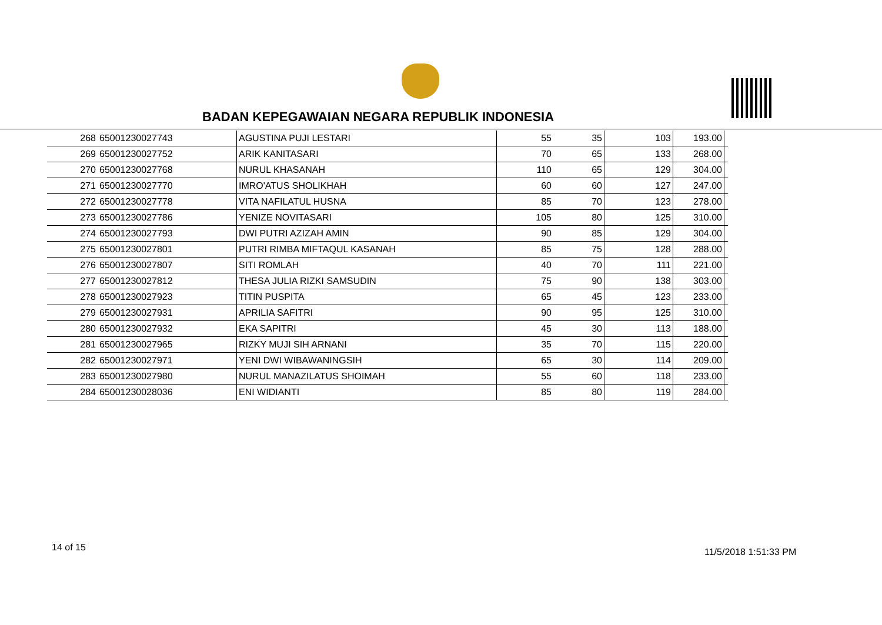BADAN KEPEGAWAIAN NEGARA REPUBLIK INDONESIA
| 268 | 65001230027743 | AGUSTINA PUJI LESTARI | 55 | 35 | 103 | 193.00 | |
| 269 | 65001230027752 | ARIK KANITASARI | 70 | 65 | 133 | 268.00 | |
| 270 | 65001230027768 | NURUL KHASANAH | 110 | 65 | 129 | 304.00 | |
| 271 | 65001230027770 | IMRO'ATUS SHOLIKHAH | 60 | 60 | 127 | 247.00 | |
| 272 | 65001230027778 | VITA NAFILATUL HUSNA | 85 | 70 | 123 | 278.00 | |
| 273 | 65001230027786 | YENIZE NOVITASARI | 105 | 80 | 125 | 310.00 | |
| 274 | 65001230027793 | DWI PUTRI AZIZAH AMIN | 90 | 85 | 129 | 304.00 | |
| 275 | 65001230027801 | PUTRI RIMBA MIFTAQUL KASANAH | 85 | 75 | 128 | 288.00 | |
| 276 | 65001230027807 | SITI ROMLAH | 40 | 70 | 111 | 221.00 | |
| 277 | 65001230027812 | THESA JULIA RIZKI SAMSUDIN | 75 | 90 | 138 | 303.00 | |
| 278 | 65001230027923 | TITIN PUSPITA | 65 | 45 | 123 | 233.00 | |
| 279 | 65001230027931 | APRILIA SAFITRI | 90 | 95 | 125 | 310.00 | |
| 280 | 65001230027932 | EKA SAPITRI | 45 | 30 | 113 | 188.00 | |
| 281 | 65001230027965 | RIZKY MUJI SIH ARNANI | 35 | 70 | 115 | 220.00 | |
| 282 | 65001230027971 | YENI DWI WIBAWANINGSIH | 65 | 30 | 114 | 209.00 | |
| 283 | 65001230027980 | NURUL MANAZILATUS SHOIMAH | 55 | 60 | 118 | 233.00 | |
| 284 | 65001230028036 | ENI WIDIANTI | 85 | 80 | 119 | 284.00 | |
14 of 15 11/5/2018 1:51:33 PM